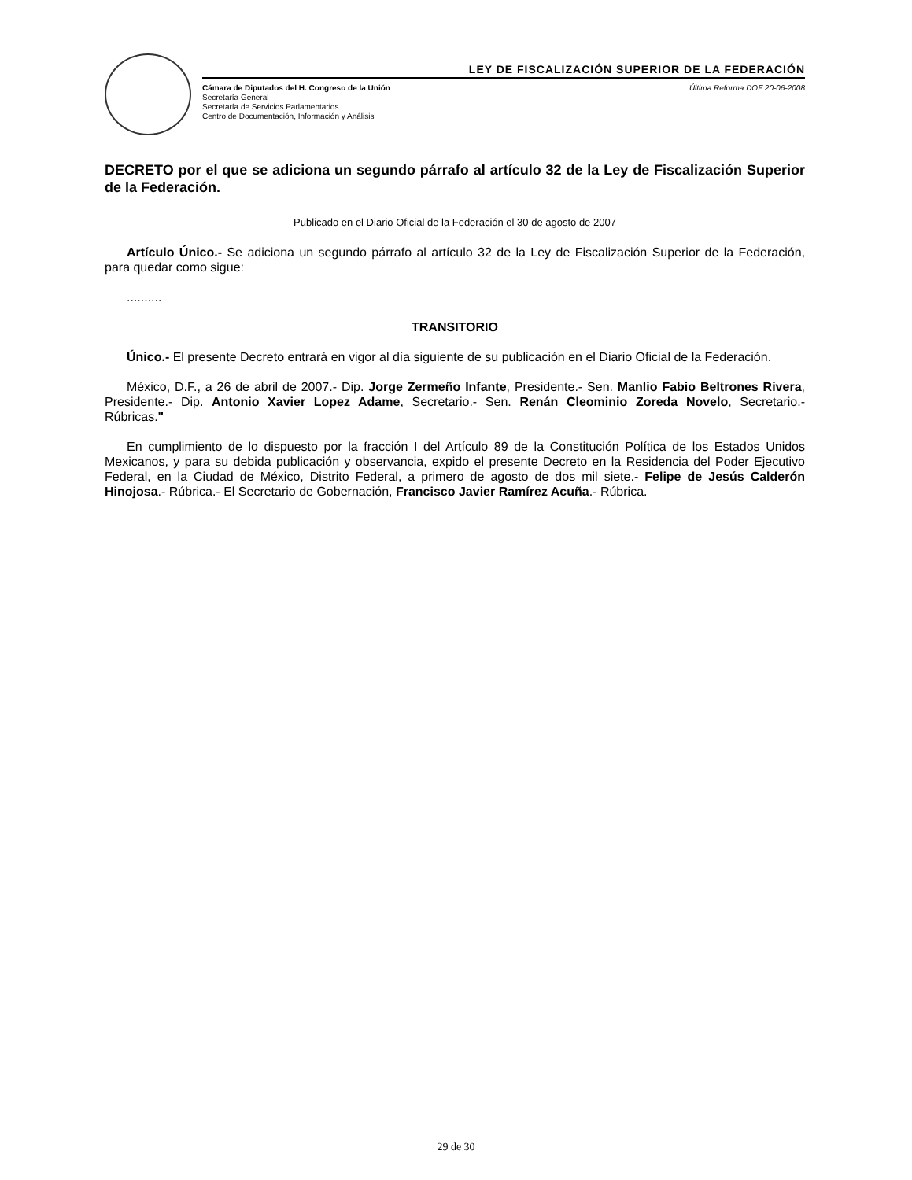LEY DE FISCALIZACIÓN SUPERIOR DE LA FEDERACIÓN
Cámara de Diputados del H. Congreso de la Unión
Secretaría General
Secretaría de Servicios Parlamentarios
Centro de Documentación, Información y Análisis
Última Reforma DOF 20-06-2008
DECRETO por el que se adiciona un segundo párrafo al artículo 32 de la Ley de Fiscalización Superior de la Federación.
Publicado en el Diario Oficial de la Federación el 30 de agosto de 2007
Artículo Único.- Se adiciona un segundo párrafo al artículo 32 de la Ley de Fiscalización Superior de la Federación, para quedar como sigue:
..........
TRANSITORIO
Único.- El presente Decreto entrará en vigor al día siguiente de su publicación en el Diario Oficial de la Federación.
México, D.F., a 26 de abril de 2007.- Dip. Jorge Zermeño Infante, Presidente.- Sen. Manlio Fabio Beltrones Rivera, Presidente.- Dip. Antonio Xavier Lopez Adame, Secretario.- Sen. Renán Cleominio Zoreda Novelo, Secretario.- Rúbricas."
En cumplimiento de lo dispuesto por la fracción I del Artículo 89 de la Constitución Política de los Estados Unidos Mexicanos, y para su debida publicación y observancia, expido el presente Decreto en la Residencia del Poder Ejecutivo Federal, en la Ciudad de México, Distrito Federal, a primero de agosto de dos mil siete.- Felipe de Jesús Calderón Hinojosa.- Rúbrica.- El Secretario de Gobernación, Francisco Javier Ramírez Acuña.- Rúbrica.
29 de 30